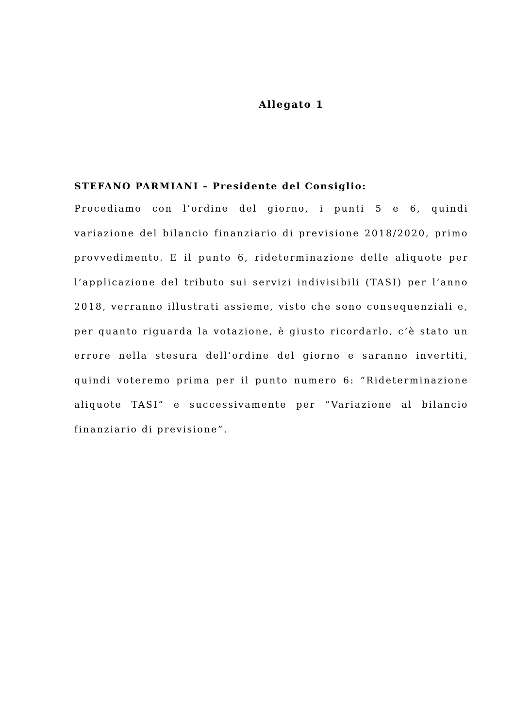Allegato 1
STEFANO PARMIANI – Presidente del Consiglio:
Procediamo con l’ordine del giorno, i punti 5 e 6, quindi variazione del bilancio finanziario di previsione 2018/2020, primo provvedimento. E il punto 6, rideterminazione delle aliquote per l’applicazione del tributo sui servizi indivisibili (TASI) per l’anno 2018, verranno illustrati assieme, visto che sono consequenziali e, per quanto riguarda la votazione, è giusto ricordarlo, c’è stato un errore nella stesura dell’ordine del giorno e saranno invertiti, quindi voteremo prima per il punto numero 6: “Rideterminazione aliquote TASI” e successivamente per “Variazione al bilancio finanziario di previsione”.